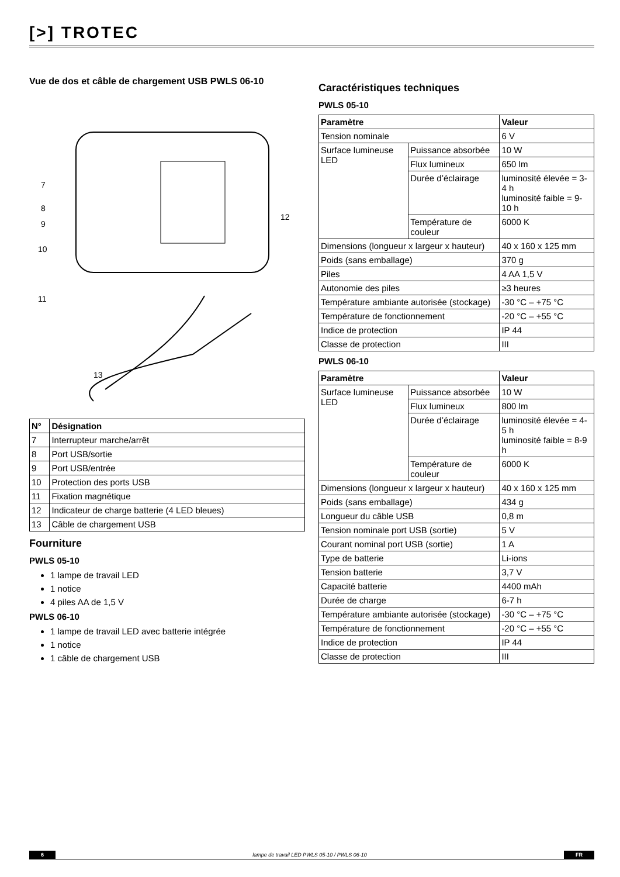[>] TROTEC
Vue de dos et câble de chargement USB PWLS 06-10
7
8
9
10
12
11
13
| N° | Désignation |
| --- | --- |
| 7 | Interrupteur marche/arrêt |
| 8 | Port USB/sortie |
| 9 | Port USB/entrée |
| 10 | Protection des ports USB |
| 11 | Fixation magnétique |
| 12 | Indicateur de charge batterie (4 LED bleues) |
| 13 | Câble de chargement USB |
Fourniture
PWLS 05-10
1 lampe de travail LED
1 notice
4 piles AA de 1,5 V
PWLS 06-10
1 lampe de travail LED avec batterie intégrée
1 notice
1 câble de chargement USB
Caractéristiques techniques
PWLS 05-10
| Paramètre | | Valeur |
| --- | --- | --- |
| Tension nominale | | 6 V |
| Surface lumineuse LED | Puissance absorbée | 10 W |
| | Flux lumineux | 650 lm |
| | Durée d’éclairage | luminosité élevée = 3-4 h luminosité faible = 9-10 h |
| | Température de couleur | 6000 K |
| Dimensions (longueur x largeur x hauteur) | | 40 x 160 x 125 mm |
| Poids (sans emballage) | | 370 g |
| Piles | | 4 AA 1,5 V |
| Autonomie des piles | | ≥3 heures |
| Température ambiante autorisée (stockage) | | -30 °C – +75 °C |
| Température de fonctionnement | | -20 °C – +55 °C |
| Indice de protection | | IP 44 |
| Classe de protection | | III |
PWLS 06-10
| Paramètre | | Valeur |
| --- | --- | --- |
| Surface lumineuse LED | Puissance absorbée | 10 W |
| | Flux lumineux | 800 lm |
| | Durée d’éclairage | luminosité élevée = 4-5 h luminosité faible = 8-9 h |
| | Température de couleur | 6000 K |
| Dimensions (longueur x largeur x hauteur) | | 40 x 160 x 125 mm |
| Poids (sans emballage) | | 434 g |
| Longueur du câble USB | | 0,8 m |
| Tension nominale port USB (sortie) | | 5 V |
| Courant nominal port USB (sortie) | | 1 A |
| Type de batterie | | Li-ions |
| Tension batterie | | 3,7 V |
| Capacité batterie | | 4400 mAh |
| Durée de charge | | 6-7 h |
| Température ambiante autorisée (stockage) | | -30 °C – +75 °C |
| Température de fonctionnement | | -20 °C – +55 °C |
| Indice de protection | | IP 44 |
| Classe de protection | | III |
6 lampe de travail LED PWLS 05-10 / PWLS 06-10 FR